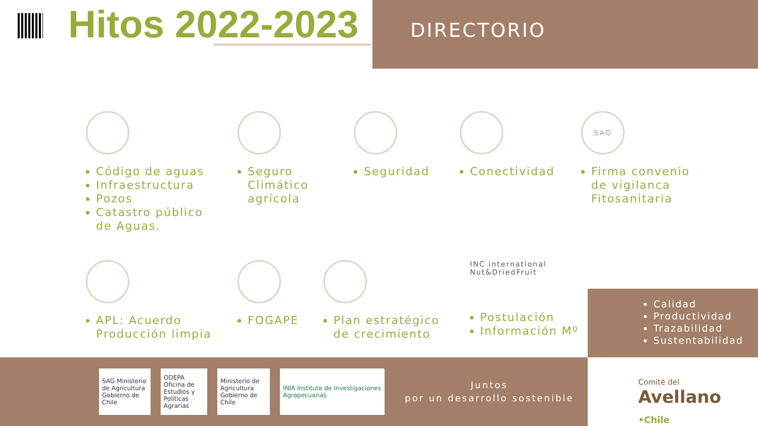Hitos 2022-2023
DIRECTORIO
Código de aguas
Infraestructura
Pozos
Catastro público de Aguas.
Seguro Climático agrícola
Seguridad Conectividad
SAG
Firma convenio de vigilanca Fitosanitaria
APL: Acuerdo Producción limpia
FOGAPE Plan estratégico de crecimiento
INC international Nut&DriedFruit
Postulación
Información Mº
Calidad
Productividad
Trazabilidad
Sustentabilidad
SAG Ministerio de Agricultura Gobierno de Chile
ODEPA Oficina de Estudios y Políticas Agrarias
Ministerio de Agricultura Gobierno de Chile
INIA Instituto de Investigaciones Agropecuarias
Juntos
por un desarrollo sostenible
Comité del
Avellano •Chile